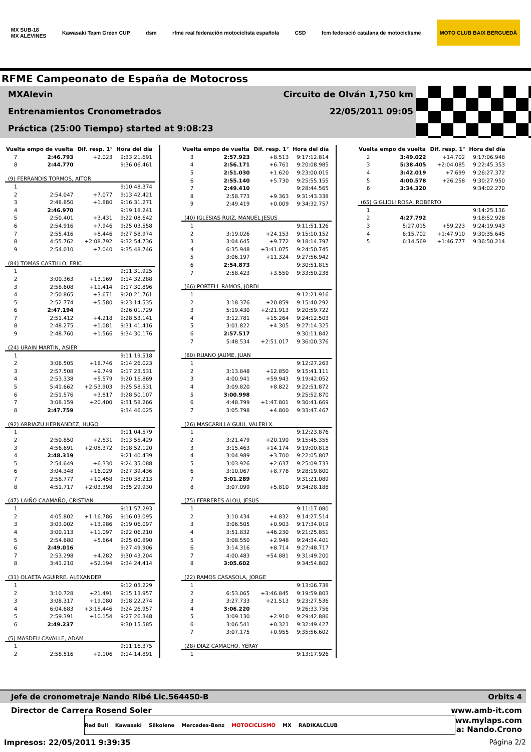MX SUB-18
MX ALEVINES Kawasaki Team Green CUP dsm rfme real federación motociclista española CSD fcm federació catalana de motociclisme MOTO CLUB BAIX BERGUEDÀ
RFME Campeonato de España de Motocross
MXAlevin Circuito de Olván 1,750 km
Entrenamientos Cronometrados 22/05/2011 09:05
Práctica (25:00 Tiempo) started at 9:08:23
| Vuelta | empo de vuelta | Dif. resp. 1° | Hora del día |
| --- | --- | --- | --- |
| 7 | 2:46.793 | +2.023 | 9:33:21.691 |
| 8 | 2:44.770 | | 9:36:06.461 |
| (9) FERRANDIS TORMOS, AITOR | | | |
| 1 | | | 9:10:48.374 |
| 2 | 2:54.047 | +7.077 | 9:13:42.421 |
| 3 | 2:48.850 | +1.880 | 9:16:31.271 |
| 4 | 2:46.970 | | 9:19:18.241 |
| 5 | 2:50.401 | +3.431 | 9:22:08.642 |
| 6 | 2:54.916 | +7.946 | 9:25:03.558 |
| 7 | 2:55.416 | +8.446 | 9:27:58.974 |
| 8 | 4:55.762 | +2:08.792 | 9:32:54.736 |
| 9 | 2:54.010 | +7.040 | 9:35:48.746 |
| (84) TOMAS CASTILLO, ERIC | | | |
| 1 | | | 9:11:31.925 |
| 2 | 3:00.363 | +13.169 | 9:14:32.288 |
| 3 | 2:58.608 | +11.414 | 9:17:30.896 |
| 4 | 2:50.865 | +3.671 | 9:20:21.761 |
| 5 | 2:52.774 | +5.580 | 9:23:14.535 |
| 6 | 2:47.194 | | 9:26:01.729 |
| 7 | 2:51.412 | +4.218 | 9:28:53.141 |
| 8 | 2:48.275 | +1.081 | 9:31:41.416 |
| 9 | 2:48.760 | +1.566 | 9:34:30.176 |
| (24) URAIN MARTIN, ASIER | | | |
| 1 | | | 9:11:19.518 |
| 2 | 3:06.505 | +18.746 | 9:14:26.023 |
| 3 | 2:57.508 | +9.749 | 9:17:23.531 |
| 4 | 2:53.338 | +5.579 | 9:20:16.869 |
| 5 | 5:41.662 | +2:53.903 | 9:25:58.531 |
| 6 | 2:51.576 | +3.817 | 9:28:50.107 |
| 7 | 3:08.159 | +20.400 | 9:31:58.266 |
| 8 | 2:47.759 | | 9:34:46.025 |
| (92) ARRIAZU HERNANDEZ, HUGO | | | |
| 1 | | | 9:11:04.579 |
| 2 | 2:50.850 | +2.531 | 9:13:55.429 |
| 3 | 4:56.691 | +2:08.372 | 9:18:52.120 |
| 4 | 2:48.319 | | 9:21:40.439 |
| 5 | 2:54.649 | +6.330 | 9:24:35.088 |
| 6 | 3:04.348 | +16.029 | 9:27:39.436 |
| 7 | 2:58.777 | +10.458 | 9:30:38.213 |
| 8 | 4:51.717 | +2:03.398 | 9:35:29.930 |
| (47) LAIÑO CAAMAÑO, CRISTIAN | | | |
| 1 | | | 9:11:57.293 |
| 2 | 4:05.802 | +1:16.786 | 9:16:03.095 |
| 3 | 3:03.002 | +13.986 | 9:19:06.097 |
| 4 | 3:00.113 | +11.097 | 9:22:06.210 |
| 5 | 2:54.680 | +5.664 | 9:25:00.890 |
| 6 | 2:49.016 | | 9:27:49.906 |
| 7 | 2:53.298 | +4.282 | 9:30:43.204 |
| 8 | 3:41.210 | +52.194 | 9:34:24.414 |
| (31) OLAETA AGUIRRE, ALEXANDER | | | |
| 1 | | | 9:12:03.229 |
| 2 | 3:10.728 | +21.491 | 9:15:13.957 |
| 3 | 3:08.317 | +19.080 | 9:18:22.274 |
| 4 | 6:04.683 | +3:15.446 | 9:24:26.957 |
| 5 | 2:59.391 | +10.154 | 9:27:26.348 |
| 6 | 2:49.237 | | 9:30:15.585 |
| (5) MASDEU CAVALLE, ADAM | | | |
| 1 | | | 9:11:16.375 |
| 2 | 2:58.516 | +9.106 | 9:14:14.891 |
| Vuelta | empo de vuelta | Dif. resp. 1° | Hora del día |
| --- | --- | --- | --- |
| 3 | 2:57.923 | +8.513 | 9:17:12.814 |
| 4 | 2:56.171 | +6.761 | 9:20:08.985 |
| 5 | 2:51.030 | +1.620 | 9:23:00.015 |
| 6 | 2:55.140 | +5.730 | 9:25:55.155 |
| 7 | 2:49.410 | | 9:28:44.565 |
| 8 | 2:58.773 | +9.363 | 9:31:43.338 |
| 9 | 2:49.419 | +0.009 | 9:34:32.757 |
| (40) IGLESIAS RUIZ, MANUEL JESUS | | | |
| 1 | | | 9:11:51.126 |
| 2 | 3:19.026 | +24.153 | 9:15:10.152 |
| 3 | 3:04.645 | +9.772 | 9:18:14.797 |
| 4 | 6:35.948 | +3:41.075 | 9:24:50.745 |
| 5 | 3:06.197 | +11.324 | 9:27:56.942 |
| 6 | 2:54.873 | | 9:30:51.815 |
| 7 | 2:58.423 | +3.550 | 9:33:50.238 |
| (66) PORTELL RAMOS, JORDI | | | |
| 1 | | | 9:12:21.916 |
| 2 | 3:18.376 | +20.859 | 9:15:40.292 |
| 3 | 5:19.430 | +2:21.913 | 9:20:59.722 |
| 4 | 3:12.781 | +15.264 | 9:24:12.503 |
| 5 | 3:01.822 | +4.305 | 9:27:14.325 |
| 6 | 2:57.517 | | 9:30:11.842 |
| 7 | 5:48.534 | +2:51.017 | 9:36:00.376 |
| (80) RUANO JAUME, JUAN | | | |
| 1 | | | 9:12:27.263 |
| 2 | 3:13.848 | +12.850 | 9:15:41.111 |
| 3 | 4:00.941 | +59.943 | 9:19:42.052 |
| 4 | 3:09.820 | +8.822 | 9:22:51.872 |
| 5 | 3:00.998 | | 9:25:52.870 |
| 6 | 4:48.799 | +1:47.801 | 9:30:41.669 |
| 7 | 3:05.798 | +4.800 | 9:33:47.467 |
| (26) MASCARILLA GUIU, VALERI X. | | | |
| 1 | | | 9:12:23.876 |
| 2 | 3:21.479 | +20.190 | 9:15:45.355 |
| 3 | 3:15.463 | +14.174 | 9:19:00.818 |
| 4 | 3:04.989 | +3.700 | 9:22:05.807 |
| 5 | 3:03.926 | +2.637 | 9:25:09.733 |
| 6 | 3:10.067 | +8.778 | 9:28:19.800 |
| 7 | 3:01.289 | | 9:31:21.089 |
| 8 | 3:07.099 | +5.810 | 9:34:28.188 |
| (75) FERRERES ALOU, JESUS | | | |
| 1 | | | 9:11:17.080 |
| 2 | 3:10.434 | +4.832 | 9:14:27.514 |
| 3 | 3:06.505 | +0.903 | 9:17:34.019 |
| 4 | 3:51.832 | +46.230 | 9:21:25.851 |
| 5 | 3:08.550 | +2.948 | 9:24:34.401 |
| 6 | 3:14.316 | +8.714 | 9:27:48.717 |
| 7 | 4:00.483 | +54.881 | 9:31:49.200 |
| 8 | 3:05.602 | | 9:34:54.802 |
| (22) RAMOS CASASOLA, JORGE | | | |
| 1 | | | 9:13:06.738 |
| 2 | 6:53.065 | +3:46.845 | 9:19:59.803 |
| 3 | 3:27.733 | +21.513 | 9:23:27.536 |
| 4 | 3:06.220 | | 9:26:33.756 |
| 5 | 3:09.130 | +2.910 | 9:29:42.886 |
| 6 | 3:06.541 | +0.321 | 9:32:49.427 |
| 7 | 3:07.175 | +0.955 | 9:35:56.602 |
| (28) DIAZ CAMACHO, YERAY | | | |
| 1 | | | 9:13:17.926 |
| Vuelta | empo de vuelta | Dif. resp. 1° | Hora del día |
| --- | --- | --- | --- |
| 2 | 3:49.022 | +14.702 | 9:17:06.948 |
| 3 | 5:38.405 | +2:04.085 | 9:22:45.353 |
| 4 | 3:42.019 | +7.699 | 9:26:27.372 |
| 5 | 4:00.578 | +26.258 | 9:30:27.950 |
| 6 | 3:34.320 | | 9:34:02.270 |
| (65) GIGLIOLI ROSA, ROBERTO | | | |
| 1 | | | 9:14:25.136 |
| 2 | 4:27.792 | | 9:18:52.928 |
| 3 | 5:27.015 | +59.223 | 9:24:19.943 |
| 4 | 6:15.702 | +1:47.910 | 9:30:35.645 |
| 5 | 6:14.569 | +1:46.777 | 9:36:50.214 |
Jefe de cronometraje Nando Ribé Lic.564450-B Orbits 4
Director de Carrera Rosend Soler www.amb-it.com
Red Bull Kawasaki Silkolene Mercedes-Benz MOTOCICLISMO MX RADIKALCLUB
ww.mylaps.com
a: Nando.Crono
Impresos: 22/05/2011 9:39:35 Página 2/2